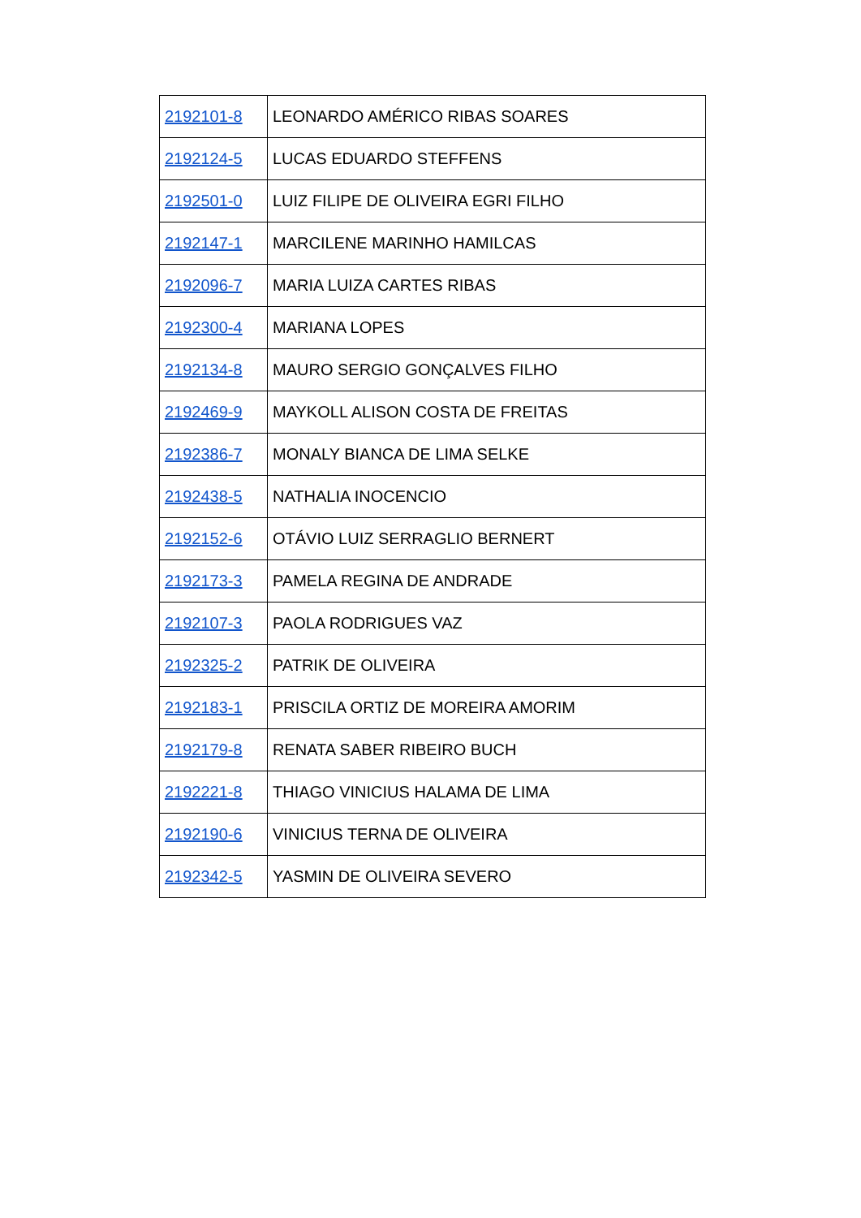| 2192101-8 | LEONARDO AMÉRICO RIBAS SOARES |
| 2192124-5 | LUCAS EDUARDO STEFFENS |
| 2192501-0 | LUIZ FILIPE DE OLIVEIRA EGRI FILHO |
| 2192147-1 | MARCILENE MARINHO HAMILCAS |
| 2192096-7 | MARIA LUIZA CARTES RIBAS |
| 2192300-4 | MARIANA LOPES |
| 2192134-8 | MAURO SERGIO GONÇALVES FILHO |
| 2192469-9 | MAYKOLL ALISON COSTA DE FREITAS |
| 2192386-7 | MONALY BIANCA DE LIMA SELKE |
| 2192438-5 | NATHALIA INOCENCIO |
| 2192152-6 | OTÁVIO LUIZ SERRAGLIO BERNERT |
| 2192173-3 | PAMELA REGINA DE ANDRADE |
| 2192107-3 | PAOLA RODRIGUES VAZ |
| 2192325-2 | PATRIK DE OLIVEIRA |
| 2192183-1 | PRISCILA ORTIZ DE MOREIRA AMORIM |
| 2192179-8 | RENATA SABER RIBEIRO BUCH |
| 2192221-8 | THIAGO VINICIUS HALAMA DE LIMA |
| 2192190-6 | VINICIUS TERNA DE OLIVEIRA |
| 2192342-5 | YASMIN DE OLIVEIRA SEVERO |